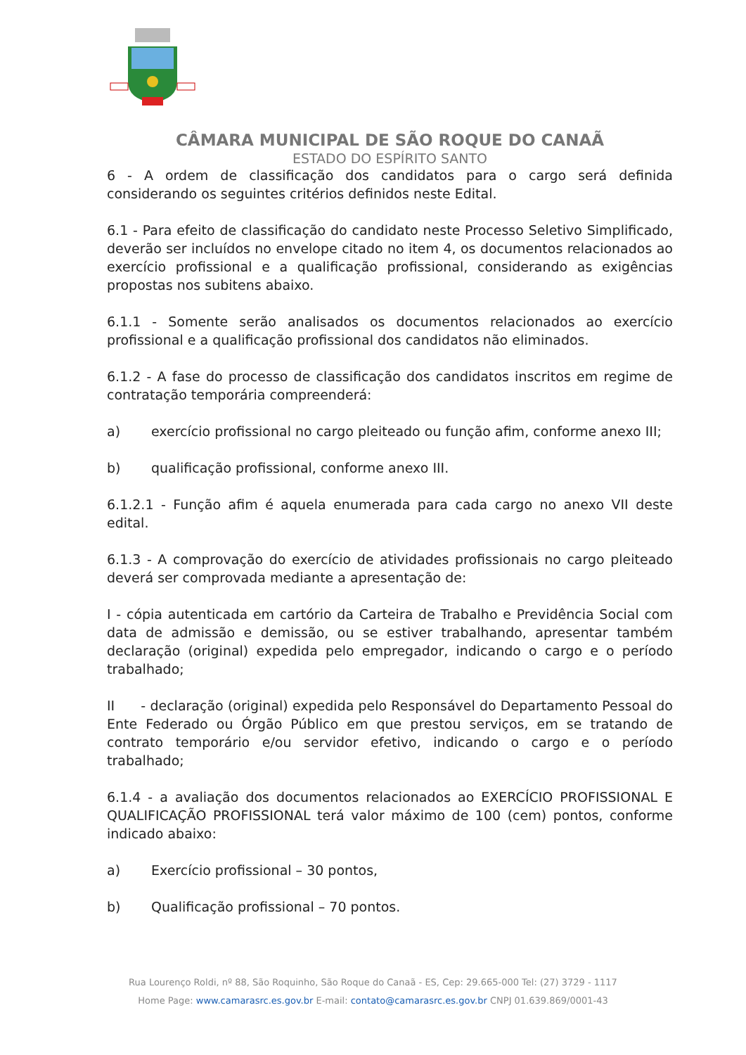CÂMARA MUNICIPAL DE SÃO ROQUE DO CANAÃ
ESTADO DO ESPÍRITO SANTO
6 - A ordem de classificação dos candidatos para o cargo será definida considerando os seguintes critérios definidos neste Edital.
6.1 - Para efeito de classificação do candidato neste Processo Seletivo Simplificado, deverão ser incluídos no envelope citado no item 4, os documentos relacionados ao exercício profissional e a qualificação profissional, considerando as exigências propostas nos subitens abaixo.
6.1.1 - Somente serão analisados os documentos relacionados ao exercício profissional e a qualificação profissional dos candidatos não eliminados.
6.1.2 - A fase do processo de classificação dos candidatos inscritos em regime de contratação temporária compreenderá:
a) exercício profissional no cargo pleiteado ou função afim, conforme anexo III;
b) qualificação profissional, conforme anexo III.
6.1.2.1 - Função afim é aquela enumerada para cada cargo no anexo VII deste edital.
6.1.3 - A comprovação do exercício de atividades profissionais no cargo pleiteado deverá ser comprovada mediante a apresentação de:
I - cópia autenticada em cartório da Carteira de Trabalho e Previdência Social com data de admissão e demissão, ou se estiver trabalhando, apresentar também declaração (original) expedida pelo empregador, indicando o cargo e o período trabalhado;
II - declaração (original) expedida pelo Responsável do Departamento Pessoal do Ente Federado ou Órgão Público em que prestou serviços, em se tratando de contrato temporário e/ou servidor efetivo, indicando o cargo e o período trabalhado;
6.1.4 - a avaliação dos documentos relacionados ao EXERCÍCIO PROFISSIONAL E QUALIFICAÇÃO PROFISSIONAL terá valor máximo de 100 (cem) pontos, conforme indicado abaixo:
a) Exercício profissional – 30 pontos,
b) Qualificação profissional – 70 pontos.
Rua Lourenço Roldi, nº 88, São Roquinho, São Roque do Canaã - ES, Cep: 29.665-000 Tel: (27) 3729 - 1117
Home Page: www.camarasrc.es.gov.br E-mail: contato@camarasrc.es.gov.br CNPJ 01.639.869/0001-43